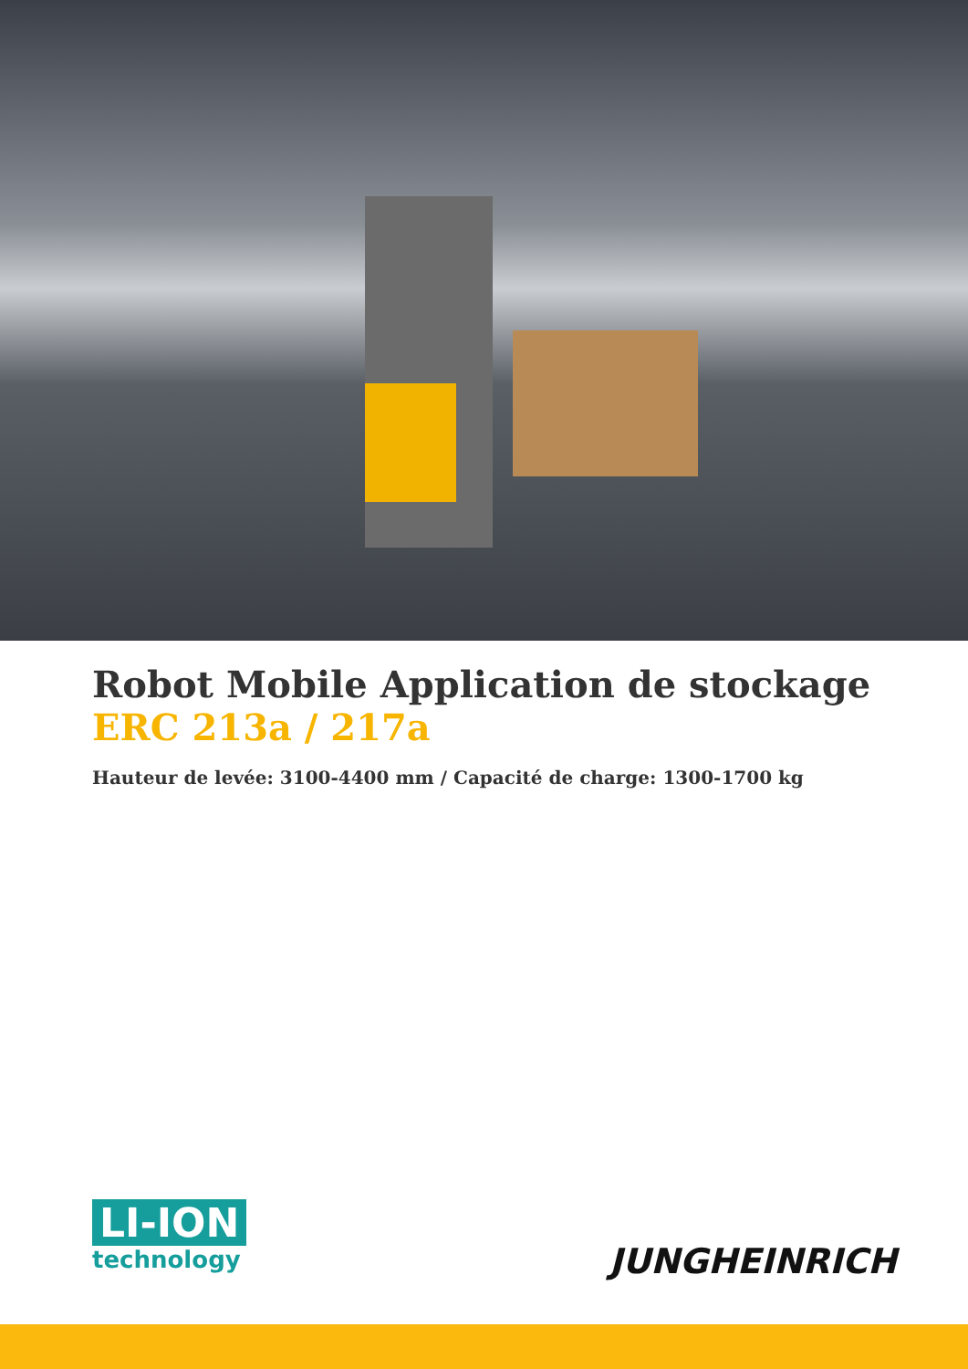Robot Mobile Application de stockage
ERC 213a / 217a
Hauteur de levée: 3100-4400 mm / Capacité de charge: 1300-1700 kg
LI-ION
technology
JUNGHEINRICH